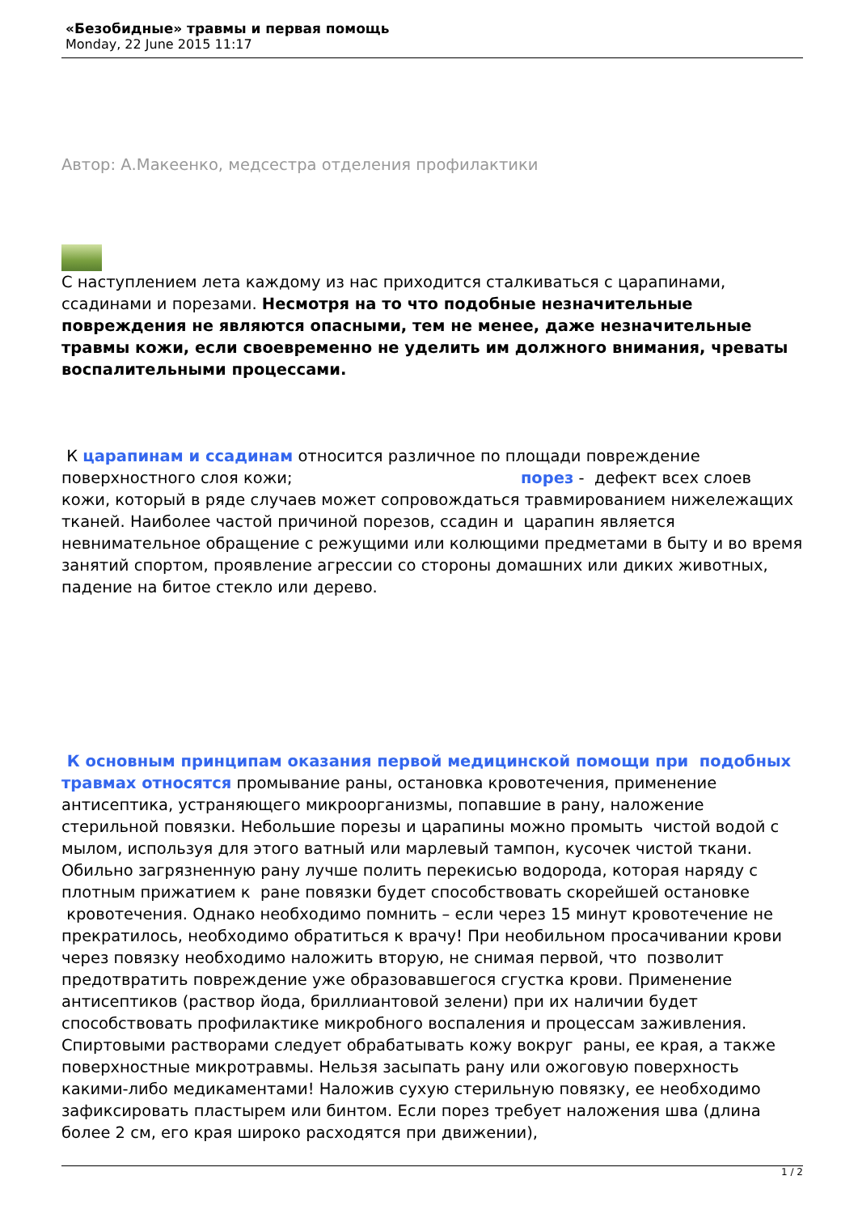«Безобидные» травмы и первая помощь
Monday, 22 June 2015 11:17
Автор: А.Макеенко, медсестра отделения профилактики
С наступлением лета каждому из нас приходится сталкиваться с царапинами, ссадинами и порезами. Несмотря на то что подобные незначительные повреждения не являются опасными, тем не менее, даже незначительные травмы кожи, если своевременно не уделить им должного внимания, чреваты воспалительными процессами.
К царапинам и ссадинам относится различное по площади повреждение поверхностного слоя кожи; порез - дефект всех слоев кожи, который в ряде случаев может сопровождаться травмированием нижележащих тканей. Наиболее частой причиной порезов, ссадин и царапин является невнимательное обращение с режущими или колющими предметами в быту и во время занятий спортом, проявление агрессии со стороны домашних или диких животных, падение на битое стекло или дерево.
К основным принципам оказания первой медицинской помощи при подобных травмах относятся промывание раны, остановка кровотечения, применение антисептика, устраняющего микроорганизмы, попавшие в рану, наложение стерильной повязки. Небольшие порезы и царапины можно промыть чистой водой с мылом, используя для этого ватный или марлевый тампон, кусочек чистой ткани. Обильно загрязненную рану лучше полить перекисью водорода, которая наряду с плотным прижатием к ране повязки будет способствовать скорейшей остановке кровотечения. Однако необходимо помнить – если через 15 минут кровотечение не прекратилось, необходимо обратиться к врачу! При необильном просачивании крови через повязку необходимо наложить вторую, не снимая первой, что позволит предотвратить повреждение уже образовавшегося сгустка крови. Применение антисептиков (раствор йода, бриллиантовой зелени) при их наличии будет способствовать профилактике микробного воспаления и процессам заживления. Спиртовыми растворами следует обрабатывать кожу вокруг раны, ее края, а также поверхностные микротравмы. Нельзя засыпать рану или ожоговую поверхность какими-либо медикаментами! Наложив сухую стерильную повязку, ее необходимо зафиксировать пластырем или бинтом. Если порез требует наложения шва (длина более 2 см, его края широко расходятся при движении),
1 / 2